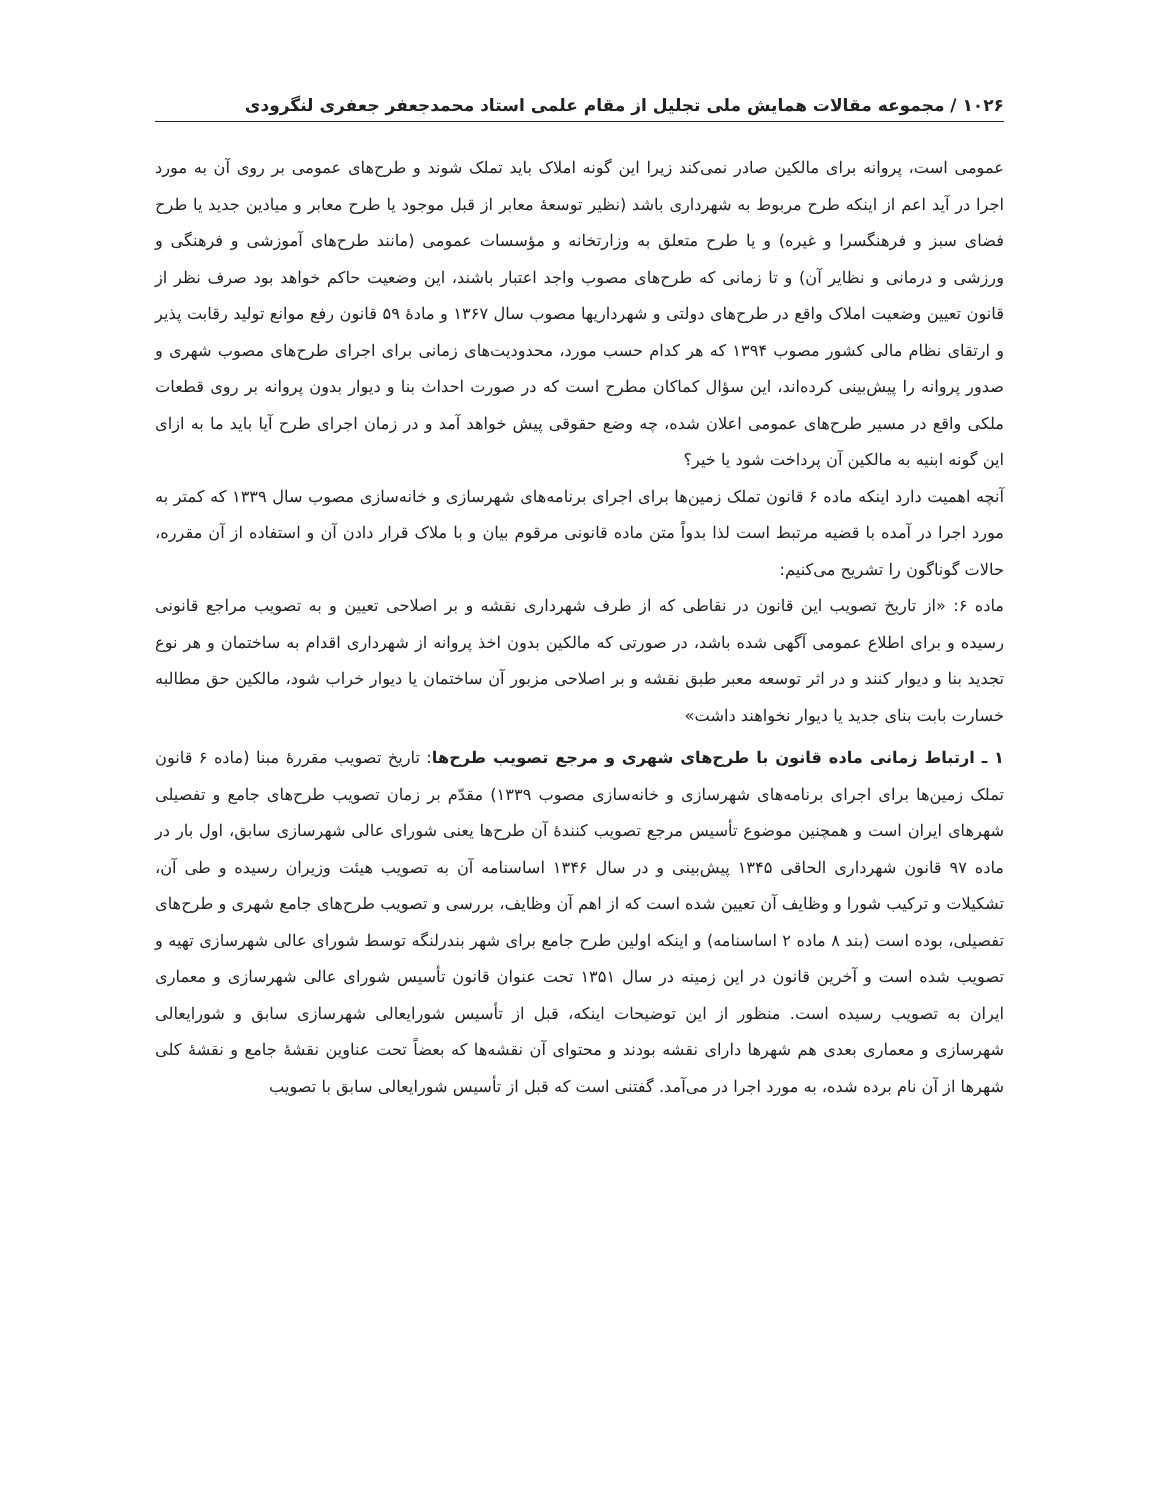۱۰۲۶ / مجموعه مقالات همایش ملی تجلیل از مقام علمی استاد محمدجعفر جعفری لنگرودی
عمومی است، پروانه برای مالکین صادر نمی‌کند زیرا این گونه املاک باید تملک شوند و طرح‌های عمومی بر روی آن به مورد اجرا در آید اعم از اینکه طرح مربوط به شهرداری باشد (نظیر توسعهٔ معابر از قبل موجود یا طرح معابر و میادین جدید یا طرح فضای سبز و فرهنگسرا و غیره) و یا طرح متعلق به وزارتخانه و مؤسسات عمومی (مانند طرح‌های آموزشی و فرهنگی و ورزشی و درمانی و نظایر آن) و تا زمانی که طرح‌های مصوب واجد اعتبار باشند، این وضعیت حاکم خواهد بود صرف نظر از قانون تعیین وضعیت املاک واقع در طرح‌های دولتی و شهرداریها مصوب سال ۱۳۶۷ و مادهٔ ۵۹ قانون رفع موانع تولید رقابت پذیر و ارتقای نظام مالی کشور مصوب ۱۳۹۴ که هر کدام حسب مورد، محدودیت‌های زمانی برای اجرای طرح‌های مصوب شهری و صدور پروانه را پیش‌بینی کرده‌اند، این سؤال کماکان مطرح است که در صورت احداث بنا و دیوار بدون پروانه بر روی قطعات ملکی واقع در مسیر طرح‌های عمومی اعلان شده، چه وضع حقوقی پیش خواهد آمد و در زمان اجرای طرح آیا باید ما به ازای این گونه ابنیه به مالکین آن پرداخت شود یا خیر؟
آنچه اهمیت دارد اینکه ماده ۶ قانون تملک زمین‌ها برای اجرای برنامه‌های شهرسازی و خانه‌سازی مصوب سال ۱۳۳۹ که کمتر به مورد اجرا در آمده با قضیه مرتبط است لذا بدواً متن ماده قانونی مرقوم بیان و با ملاک قرار دادن آن و استفاده از آن مقرره، حالات گوناگون را تشریح می‌کنیم:
ماده ۶: «از تاریخ تصویب این قانون در نقاطی که از طرف شهرداری نقشه و بر اصلاحی تعیین و به تصویب مراجع قانونی رسیده و برای اطلاع عمومی آگهی شده باشد، در صورتی که مالکین بدون اخذ پروانه از شهرداری اقدام به ساختمان و هر نوع تجدید بنا و دیوار کنند و در اثر توسعه معبر طبق نقشه و بر اصلاحی مزبور آن ساختمان یا دیوار خراب شود، مالکین حق مطالبه خسارت بابت بنای جدید یا دیوار نخواهند داشت»
۱ ـ ارتباط زمانی ماده قانون با طرح‌های شهری و مرجع تصویب طرح‌ها: تاریخ تصویب مقررهٔ مبنا (ماده ۶ قانون تملک زمین‌ها برای اجرای برنامه‌های شهرسازی و خانه‌سازی مصوب ۱۳۳۹) مقدّم بر زمان تصویب طرح‌های جامع و تفصیلی شهرهای ایران است و همچنین موضوع تأسیس مرجع تصویب کنندهٔ آن طرح‌ها یعنی شورای عالی شهرسازی سابق، اول بار در ماده ۹۷ قانون شهرداری الحاقی ۱۳۴۵ پیش‌بینی و در سال ۱۳۴۶ اساسنامه آن به تصویب هیئت وزیران رسیده و طی آن، تشکیلات و ترکیب شورا و وظایف آن تعیین شده است که از اهم آن وظایف، بررسی و تصویب طرح‌های جامع شهری و طرح‌های تفصیلی، بوده است (بند ۸ ماده ۲ اساسنامه) و اینکه اولین طرح جامع برای شهر بندرلنگه توسط شورای عالی شهرسازی تهیه و تصویب شده است و آخرین قانون در این زمینه در سال ۱۳۵۱ تحت عنوان قانون تأسیس شورای عالی شهرسازی و معماری ایران به تصویب رسیده است. منظور از این توضیحات اینکه، قبل از تأسیس شورایعالی شهرسازی سابق و شورایعالی شهرسازی و معماری بعدی هم شهرها دارای نقشه بودند و محتوای آن نقشه‌ها که بعضاً تحت عناوین نقشهٔ جامع و نقشهٔ کلی شهرها از آن نام برده شده، به مورد اجرا در می‌آمد. گفتنی است که قبل از تأسیس شورایعالی سابق با تصویب